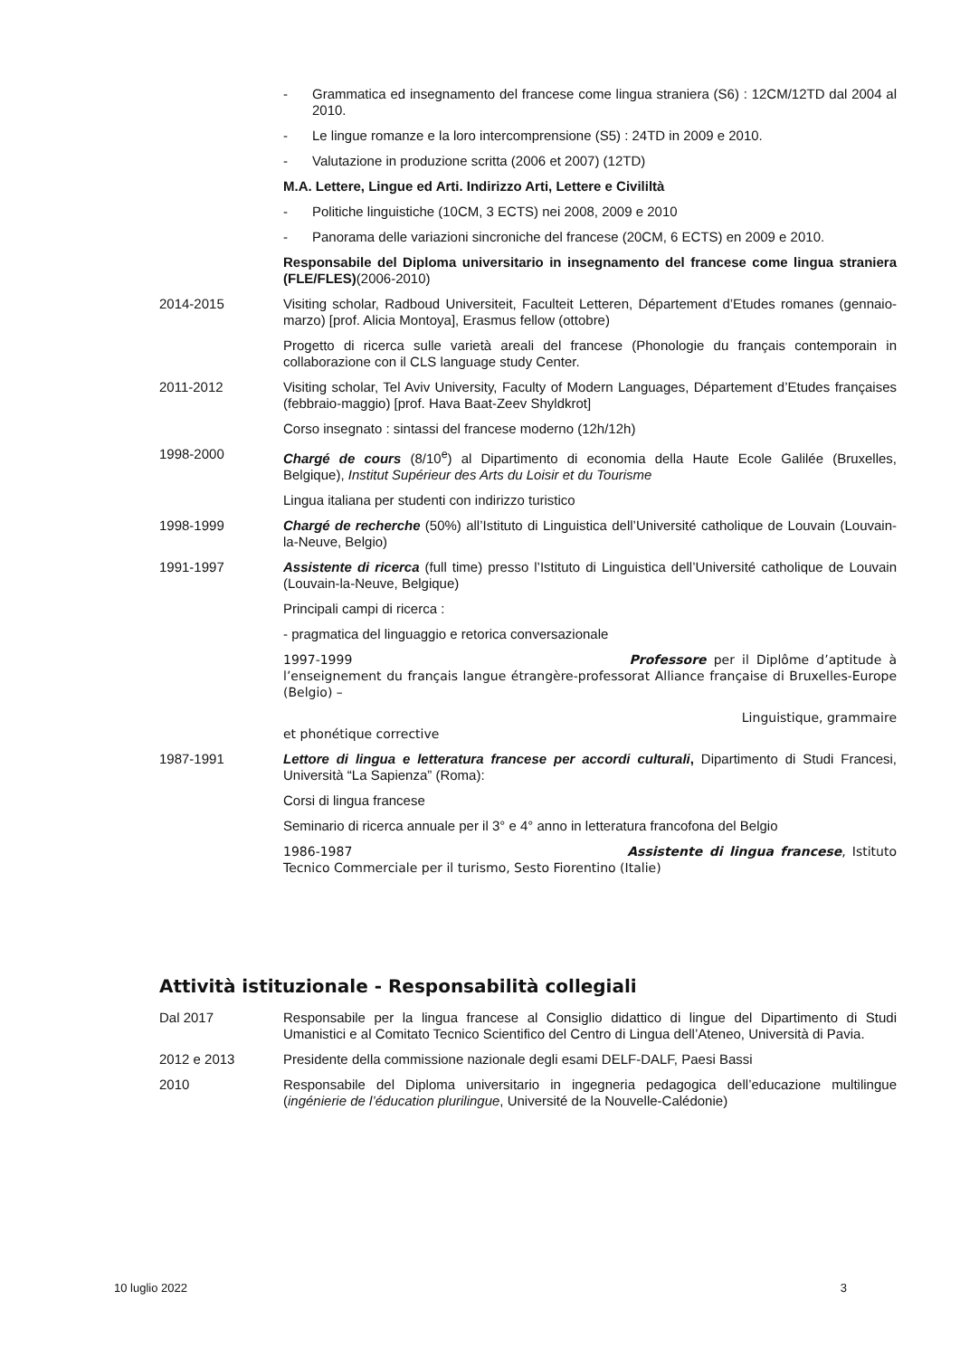- Grammatica ed insegnamento del francese come lingua straniera (S6) : 12CM/12TD dal 2004 al 2010.
- Le lingue romanze e la loro intercomprensione (S5) : 24TD in 2009 e 2010.
- Valutazione in produzione scritta (2006 et 2007) (12TD)
M.A. Lettere, Lingue ed Arti. Indirizzo Arti, Lettere e Civililtà
- Politiche linguistiche (10CM, 3 ECTS) nei 2008, 2009 e 2010
- Panorama delle variazioni sincroniche del francese (20CM, 6 ECTS) en 2009 e 2010.
Responsabile del Diploma universitario in insegnamento del francese come lingua straniera (FLE/FLES)(2006-2010)
2014-2015 Visiting scholar, Radboud Universiteit, Faculteit Letteren, Département d’Etudes romanes (gennaio-marzo) [prof. Alicia Montoya], Erasmus fellow (ottobre)
Progetto di ricerca sulle varietà areali del francese (Phonologie du français contemporain in collaborazione con il CLS language study Center.
2011-2012 Visiting scholar, Tel Aviv University, Faculty of Modern Languages, Département d’Etudes françaises (febbraio-maggio) [prof. Hava Baat-Zeev Shyldkrot]
Corso insegnato : sintassi del francese moderno (12h/12h)
1998-2000 Chargé de cours (8/10<sup>e</sup>) al Dipartimento di economia della Haute Ecole Galilée (Bruxelles, Belgique), Institut Supérieur des Arts du Loisir et du Tourisme
Lingua italiana per studenti con indirizzo turistico
1998-1999 Chargé de recherche (50%) all’Istituto di Linguistica dell’Université catholique de Louvain (Louvain-la-Neuve, Belgio)
1991-1997 Assistente di ricerca (full time) presso l’Istituto di Linguistica dell’Université catholique de Louvain (Louvain-la-Neuve, Belgique)
Principali campi di ricerca :
- pragmatica del linguaggio e retorica conversazionale
1997-1999 Professore per il Diplôme d’aptitude à l’enseignement du français langue étrangère-professorat Alliance française di Bruxelles-Europe (Belgio) –
Linguistique, grammaire
et phonétique corrective
1987-1991 Lettore di lingua e letteratura francese per accordi culturali, Dipartimento di Studi Francesi, Università “La Sapienza” (Roma):
Corsi di lingua francese
Seminario di ricerca annuale per il 3° e 4° anno in letteratura francofona del Belgio
1986-1987 Assistente di lingua francese, Istituto Tecnico Commerciale per il turismo, Sesto Fiorentino (Italie)
Attività istituzionale - Responsabilità collegiali
Dal 2017 Responsabile per la lingua francese al Consiglio didattico di lingue del Dipartimento di Studi Umanistici e al Comitato Tecnico Scientifico del Centro di Lingua dell’Ateneo, Università di Pavia.
2012 e 2013 Presidente della commissione nazionale degli esami DELF-DALF, Paesi Bassi
2010 Responsabile del Diploma universitario in ingegneria pedagogica dell’educazione multilingue (ingénierie de l’éducation plurilingue, Université de la Nouvelle-Calédonie)
10 luglio 2022 3